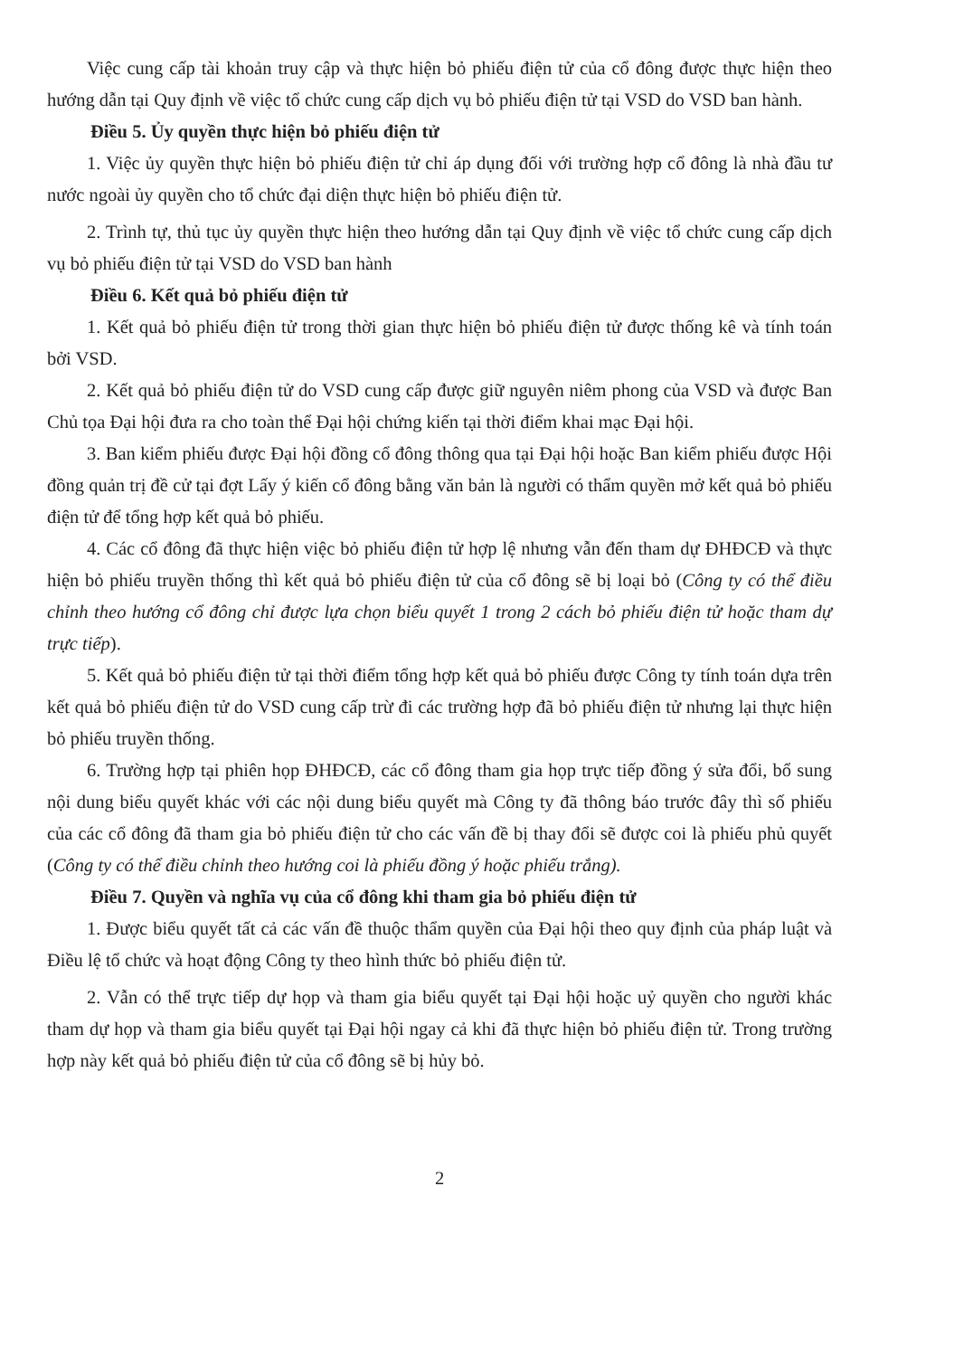Việc cung cấp tài khoản truy cập và thực hiện bỏ phiếu điện tử của cổ đông được thực hiện theo hướng dẫn tại Quy định về việc tổ chức cung cấp dịch vụ bỏ phiếu điện tử tại VSD do VSD ban hành.
Điều 5. Ủy quyền thực hiện bỏ phiếu điện tử
1. Việc ủy quyền thực hiện bỏ phiếu điện tử chỉ áp dụng đối với trường hợp cổ đông là nhà đầu tư nước ngoài ủy quyền cho tổ chức đại diện thực hiện bỏ phiếu điện tử.
2. Trình tự, thủ tục ủy quyền thực hiện theo hướng dẫn tại Quy định về việc tổ chức cung cấp dịch vụ bỏ phiếu điện tử tại VSD do VSD ban hành
Điều 6. Kết quả bỏ phiếu điện tử
1. Kết quả bỏ phiếu điện tử trong thời gian thực hiện bỏ phiếu điện tử được thống kê và tính toán bởi VSD.
2. Kết quả bỏ phiếu điện tử do VSD cung cấp được giữ nguyên niêm phong của VSD và được Ban Chủ tọa Đại hội đưa ra cho toàn thể Đại hội chứng kiến tại thời điểm khai mạc Đại hội.
3. Ban kiểm phiếu được Đại hội đồng cổ đông thông qua tại Đại hội hoặc Ban kiểm phiếu được Hội đồng quản trị đề cử tại đợt Lấy ý kiến cổ đông bằng văn bản là người có thẩm quyền mở kết quả bỏ phiếu điện tử để tổng hợp kết quả bỏ phiếu.
4. Các cổ đông đã thực hiện việc bỏ phiếu điện tử hợp lệ nhưng vẫn đến tham dự ĐHĐCĐ và thực hiện bỏ phiếu truyền thống thì kết quả bỏ phiếu điện tử của cổ đông sẽ bị loại bỏ (Công ty có thể điều chỉnh theo hướng cổ đông chỉ được lựa chọn biểu quyết 1 trong 2 cách bỏ phiếu điện tử hoặc tham dự trực tiếp).
5. Kết quả bỏ phiếu điện tử tại thời điểm tổng hợp kết quả bỏ phiếu được Công ty tính toán dựa trên kết quả bỏ phiếu điện tử do VSD cung cấp trừ đi các trường hợp đã bỏ phiếu điện tử nhưng lại thực hiện bỏ phiếu truyền thống.
6. Trường hợp tại phiên họp ĐHĐCĐ, các cổ đông tham gia họp trực tiếp đồng ý sửa đổi, bổ sung nội dung biểu quyết khác với các nội dung biểu quyết mà Công ty đã thông báo trước đây thì số phiếu của các cổ đông đã tham gia bỏ phiếu điện tử cho các vấn đề bị thay đổi sẽ được coi là phiếu phủ quyết (Công ty có thể điều chỉnh theo hướng coi là phiếu đồng ý hoặc phiếu trắng).
Điều 7. Quyền và nghĩa vụ của cổ đông khi tham gia bỏ phiếu điện tử
1. Được biểu quyết tất cả các vấn đề thuộc thẩm quyền của Đại hội theo quy định của pháp luật và Điều lệ tổ chức và hoạt động Công ty theo hình thức bỏ phiếu điện tử.
2. Vẫn có thể trực tiếp dự họp và tham gia biểu quyết tại Đại hội hoặc uỷ quyền cho người khác tham dự họp và tham gia biểu quyết tại Đại hội ngay cả khi đã thực hiện bỏ phiếu điện tử. Trong trường hợp này kết quả bỏ phiếu điện tử của cổ đông sẽ bị hủy bỏ.
2